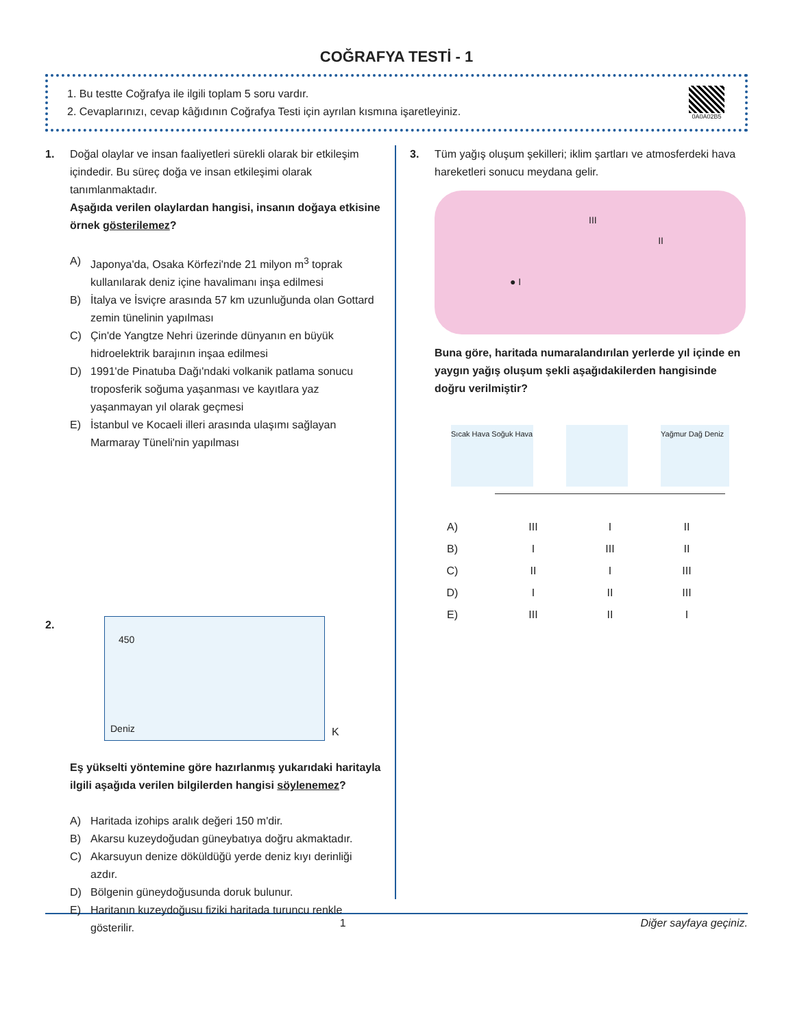COĞRAFYA TESTİ - 1
1. Bu testte Coğrafya ile ilgili toplam 5 soru vardır.
2. Cevaplarınızı, cevap kâğıdının Coğrafya Testi için ayrılan kısmına işaretleyiniz.
0A0A02B5
1. Doğal olaylar ve insan faaliyetleri sürekli olarak bir etkileşim içindedir. Bu süreç doğa ve insan etkileşimi olarak tanımlanmaktadır.
Aşağıda verilen olaylardan hangisi, insanın doğaya etkisine örnek gösterilemez?
A) Japonya'da, Osaka Körfezi'nde 21 milyon m<sup>3</sup> toprak kullanılarak deniz içine havalimanı inşa edilmesi
B) İtalya ve İsviçre arasında 57 km uzunluğunda olan Gottard zemin tünelinin yapılması
C) Çin'de Yangtze Nehri üzerinde dünyanın en büyük hidroelektrik barajının inşaa edilmesi
D) 1991'de Pinatuba Dağı'ndaki volkanik patlama sonucu troposferik soğuma yaşanması ve kayıtlara yaz yaşanmayan yıl olarak geçmesi
E) İstanbul ve Kocaeli illeri arasında ulaşımı sağlayan Marmaray Tüneli'nin yapılması
2.
450
Deniz
K
Eş yükselti yöntemine göre hazırlanmış yukarıdaki haritayla ilgili aşağıda verilen bilgilerden hangisi söylenemez?
A) Haritada izohips aralık değeri 150 m'dir.
B) Akarsu kuzeydoğudan güneybatıya doğru akmaktadır.
C) Akarsuyun denize döküldüğü yerde deniz kıyı derinliği azdır.
D) Bölgenin güneydoğusunda doruk bulunur.
E) Haritanın kuzeydoğusu fiziki haritada turuncu renkle gösterilir.
3. Tüm yağış oluşum şekilleri; iklim şartları ve atmosferdeki hava hareketleri sonucu meydana gelir.
● I
II
III
Buna göre, haritada numaralandırılan yerlerde yıl içinde en yaygın yağış oluşum şekli aşağıdakilerden hangisinde doğru verilmiştir?
Sıcak Hava Soğuk Hava
Yağmur Dağ Deniz
| A) | III | I | II |
| B) | I | III | II |
| C) | II | I | III |
| D) | I | II | III |
| E) | III | II | I |
1 Diğer sayfaya geçiniz.